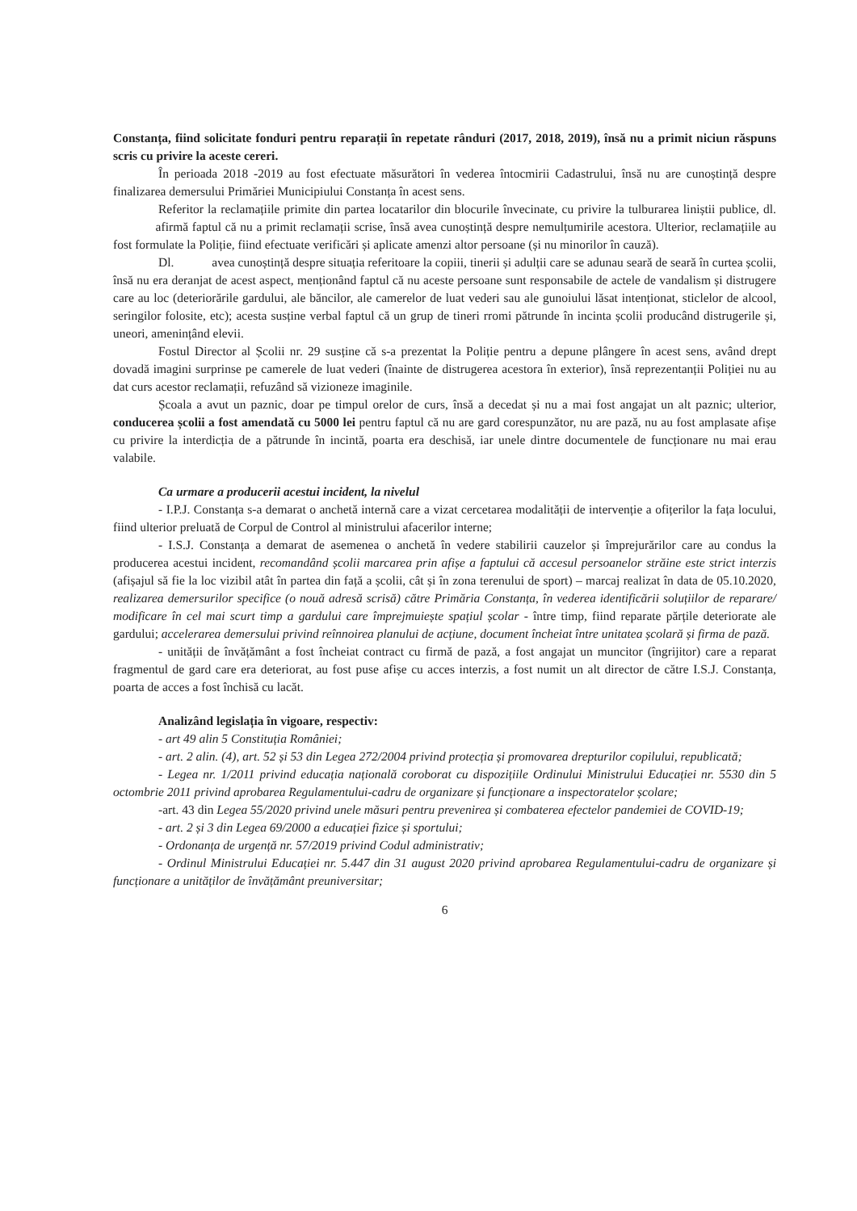Constanța, fiind solicitate fonduri pentru reparații în repetate rânduri (2017, 2018, 2019), însă nu a primit niciun răspuns scris cu privire la aceste cereri.
În perioada 2018 -2019 au fost efectuate măsurători în vederea întocmirii Cadastrului, însă nu are cunoștință despre finalizarea demersului Primăriei Municipiului Constanța în acest sens.
Referitor la reclamațiile primite din partea locatarilor din blocurile învecinate, cu privire la tulburarea liniștii publice, dl. afirmă faptul că nu a primit reclamații scrise, însă avea cunoștință despre nemulțumirile acestora. Ulterior, reclamațiile au fost formulate la Poliție, fiind efectuate verificări și aplicate amenzi altor persoane (și nu minorilor în cauză).
Dl. avea cunoștință despre situația referitoare la copiii, tinerii și adulții care se adunau seară de seară în curtea școlii, însă nu era deranjat de acest aspect, menționând faptul că nu aceste persoane sunt responsabile de actele de vandalism și distrugere care au loc (deteriorările gardului, ale băncilor, ale camerelor de luat vederi sau ale gunoiului lăsat intenționat, sticlelor de alcool, seringilor folosite, etc); acesta susține verbal faptul că un grup de tineri rromi pătrunde în incinta școlii producând distrugerile și, uneori, amenințând elevii.
Fostul Director al Școlii nr. 29 susține că s-a prezentat la Poliție pentru a depune plângere în acest sens, având drept dovadă imagini surprinse pe camerele de luat vederi (înainte de distrugerea acestora în exterior), însă reprezentanții Poliției nu au dat curs acestor reclamații, refuzând să vizioneze imaginile.
Școala a avut un paznic, doar pe timpul orelor de curs, însă a decedat și nu a mai fost angajat un alt paznic; ulterior, conducerea școlii a fost amendată cu 5000 lei pentru faptul că nu are gard corespunzător, nu are pază, nu au fost amplasate afișe cu privire la interdicția de a pătrunde în incintă, poarta era deschisă, iar unele dintre documentele de funcționare nu mai erau valabile.
Ca urmare a producerii acestui incident, la nivelul
- I.P.J. Constanța s-a demarat o anchetă internă care a vizat cercetarea modalității de intervenție a ofițerilor la fața locului, fiind ulterior preluată de Corpul de Control al ministrului afacerilor interne;
- I.S.J. Constanța a demarat de asemenea o anchetă în vedere stabilirii cauzelor și împrejurărilor care au condus la producerea acestui incident, recomandând școlii marcarea prin afișe a faptului că accesul persoanelor străine este strict interzis (afișajul să fie la loc vizibil atât în partea din față a școlii, cât și în zona terenului de sport) – marcaj realizat în data de 05.10.2020, realizarea demersurilor specifice (o nouă adresă scrisă) către Primăria Constanța, în vederea identificării soluțiilor de reparare/ modificare în cel mai scurt timp a gardului care împrejmuiește spațiul școlar - între timp, fiind reparate părțile deteriorate ale gardului; accelerarea demersului privind reînnoirea planului de acțiune, document încheiat între unitatea școlară și firma de pază.
- unității de învățământ a fost încheiat contract cu firmă de pază, a fost angajat un muncitor (îngrijitor) care a reparat fragmentul de gard care era deteriorat, au fost puse afișe cu acces interzis, a fost numit un alt director de către I.S.J. Constanța, poarta de acces a fost închisă cu lacăt.
Analizând legislația în vigoare, respectiv:
- art 49 alin 5 Constituția României;
- art. 2 alin. (4), art. 52 și 53 din Legea 272/2004 privind protecția și promovarea drepturilor copilului, republicată;
- Legea nr. 1/2011 privind educația națională coroborat cu dispozițiile Ordinului Ministrului Educației nr. 5530 din 5 octombrie 2011 privind aprobarea Regulamentului-cadru de organizare și funcționare a inspectoratelor școlare;
-art. 43 din Legea 55/2020 privind unele măsuri pentru prevenirea și combaterea efectelor pandemiei de COVID-19;
- art. 2 și 3 din Legea 69/2000 a educației fizice și sportului;
- Ordonanța de urgență nr. 57/2019 privind Codul administrativ;
- Ordinul Ministrului Educației nr. 5.447 din 31 august 2020 privind aprobarea Regulamentului-cadru de organizare și funcționare a unităților de învățământ preuniversitar;
6